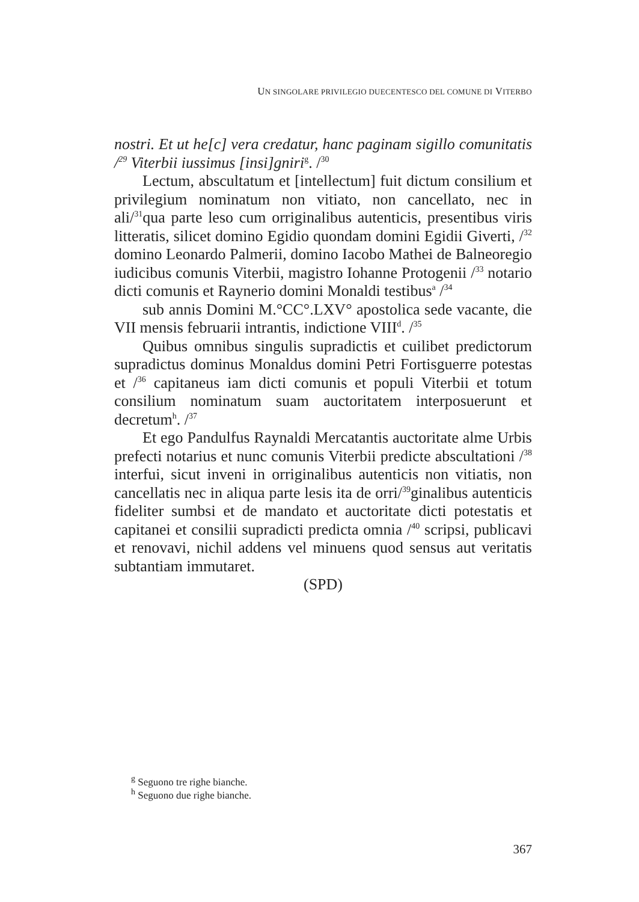UN SINGOLARE PRIVILEGIO DUECENTESCO DEL COMUNE DI VITERBO
nostri. Et ut he[c] vera credatur, hanc paginam sigillo comunitatis /<sup>29</sup> Viterbii iussimus [insi]gniri<sup>g</sup>. /<sup>30</sup>
Lectum, abscultatum et [intellectum] fuit dictum consilium et privilegium nominatum non vitiato, non cancellato, nec in ali/<sup>31</sup>qua parte leso cum orriginalibus autenticis, presentibus viris litteratis, silicet domino Egidio quondam domini Egidii Giverti, /<sup>32</sup> domino Leonardo Palmerii, domino Iacobo Mathei de Balneoregio iudicibus comunis Viterbii, magistro Iohanne Protogenii /<sup>33</sup> notario dicti comunis et Raynerio domini Monaldi testibus<sup>a</sup> /<sup>34</sup>
sub annis Domini M.°CC°.LXV° apostolica sede vacante, die VII mensis februarii intrantis, indictione VIII<sup>d</sup>. /<sup>35</sup>
Quibus omnibus singulis supradictis et cuilibet predictorum supradictus dominus Monaldus domini Petri Fortisguerre potestas et /<sup>36</sup> capitaneus iam dicti comunis et populi Viterbii et totum consilium nominatum suam auctoritatem interposuerunt et decretum<sup>h</sup>. /<sup>37</sup>
Et ego Pandulfus Raynaldi Mercatantis auctoritate alme Urbis prefecti notarius et nunc comunis Viterbii predicte abscultationi /<sup>38</sup> interfui, sicut inveni in orriginalibus autenticis non vitiatis, non cancellatis nec in aliqua parte lesis ita de orri/<sup>39</sup>ginalibus autenticis fideliter sumbsi et de mandato et auctoritate dicti potestatis et capitanei et consilii supradicti predicta omnia /<sup>40</sup> scripsi, publicavi et renovavi, nichil addens vel minuens quod sensus aut veritatis subtantiam immutaret.
(SPD)
<sup>g</sup> Seguono tre righe bianche.
<sup>h</sup> Seguono due righe bianche.
367